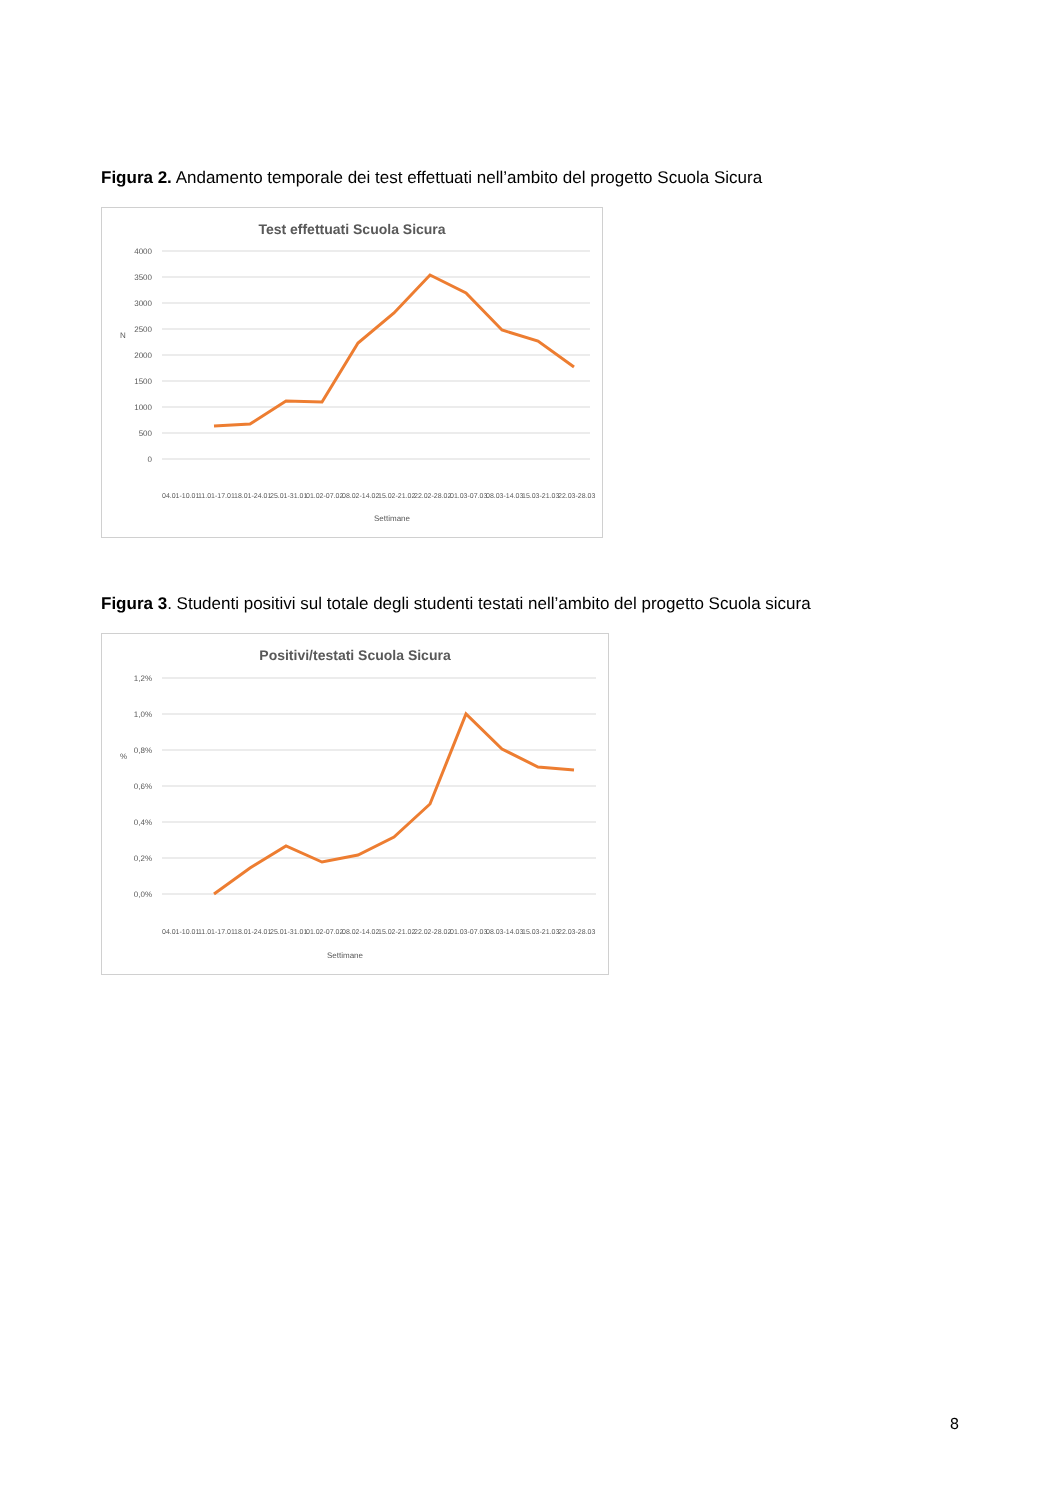Figura 2. Andamento temporale dei test effettuati nell’ambito del progetto Scuola Sicura
Test effettuati Scuola Sicura
4000
3500
3000
2500
2000
1500
1000
500
0
N
Settimane
04.01-10.01
11.01-17.01
18.01-24.01
25.01-31.01
01.02-07.02
08.02-14.02
15.02-21.02
22.02-28.02
01.03-07.03
08.03-14.03
15.03-21.03
22.03-28.03
Figura 3. Studenti positivi sul totale degli studenti testati nell’ambito del progetto Scuola sicura
Positivi/testati Scuola Sicura
1,2%
1,0%
0,8%
0,6%
0,4%
0,2%
0,0%
%
Settimane
04.01-10.01
11.01-17.01
18.01-24.01
25.01-31.01
01.02-07.02
08.02-14.02
15.02-21.02
22.02-28.02
01.03-07.03
08.03-14.03
15.03-21.03
22.03-28.03
8